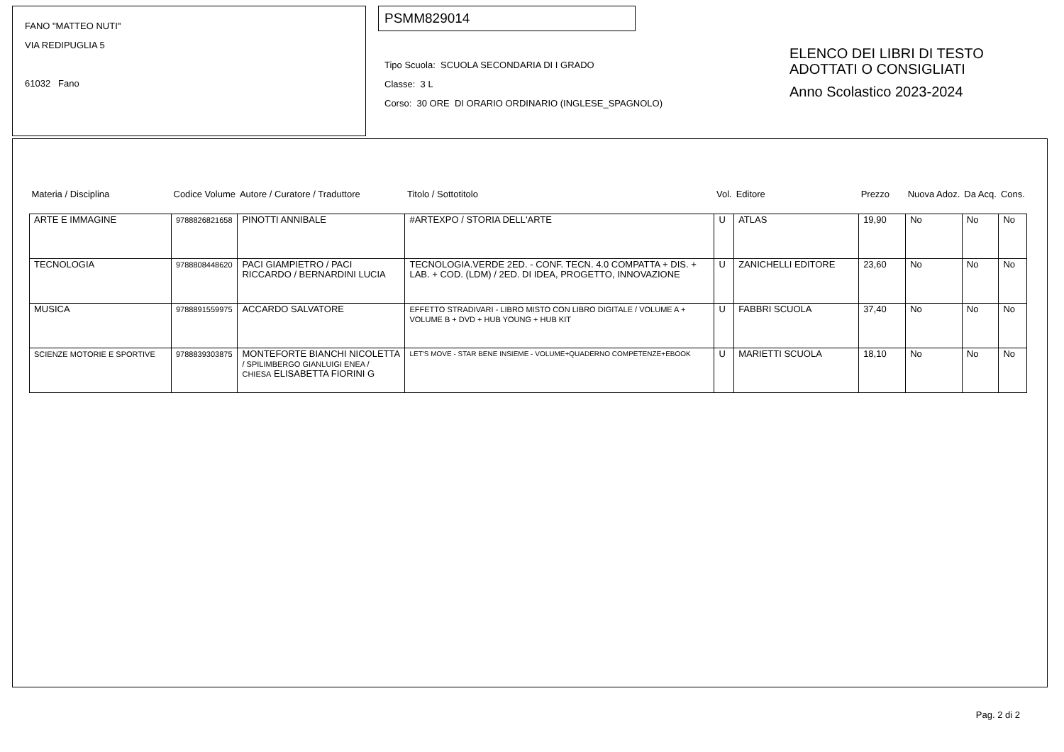FANO "MATTEO NUTI"
VIA REDIPUGLIA 5
61032 Fano
PSMM829014
Tipo Scuola: SCUOLA SECONDARIA DI I GRADO
Classe: 3 L
Corso: 30 ORE DI ORARIO ORDINARIO (INGLESE_SPAGNOLO)
ELENCO DEI LIBRI DI TESTO
ADOTTATI O CONSIGLIATI
Anno Scolastico 2023-2024
| Materia / Disciplina | Codice Volume | Autore / Curatore / Traduttore | Titolo / Sottotitolo | Vol. | Editore | Prezzo | Nuova Adoz. | Da Acq. | Cons. |
| --- | --- | --- | --- | --- | --- | --- | --- | --- | --- |
| ARTE E IMMAGINE | 9788826821658 | PINOTTI ANNIBALE | #ARTEXPO / STORIA DELL'ARTE | U | ATLAS | 19,90 | No | No | No |
| TECNOLOGIA | 9788808448620 | PACI GIAMPIETRO / PACI RICCARDO / BERNARDINI LUCIA | TECNOLOGIA.VERDE 2ED. - CONF. TECN. 4.0 COMPATTA + DIS. + LAB. + COD. (LDM) / 2ED. DI IDEA, PROGETTO, INNOVAZIONE | U | ZANICHELLI EDITORE | 23,60 | No | No | No |
| MUSICA | 9788891559975 | ACCARDO SALVATORE | EFFETTO STRADIVARI - LIBRO MISTO CON LIBRO DIGITALE / VOLUME A + VOLUME B + DVD + HUB YOUNG + HUB KIT | U | FABBRI SCUOLA | 37,40 | No | No | No |
| SCIENZE MOTORIE E SPORTIVE | 9788839303875 | MONTEFORTE BIANCHI NICOLETTA / SPILIMBERGO GIANLUIGI ENEA / CHIESA ELISABETTA FIORINI G | LET'S MOVE - STAR BENE INSIEME - VOLUME+QUADERNO COMPETENZE+EBOOK | U | MARIETTI SCUOLA | 18,10 | No | No | No |
Pag. 2 di 2